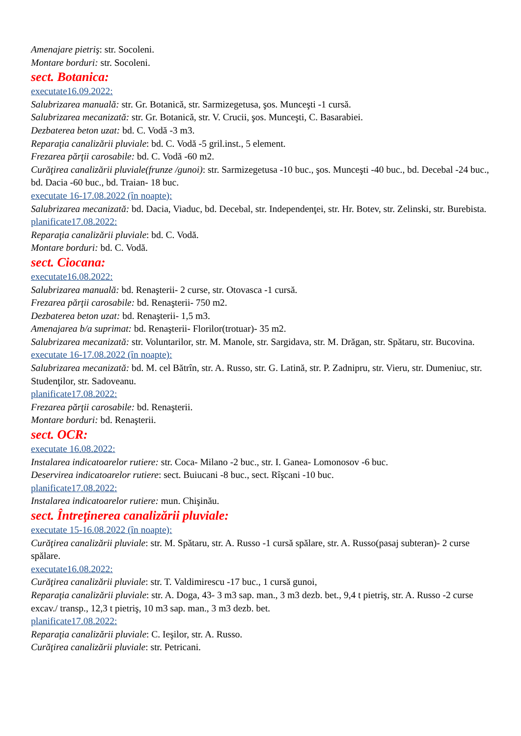Amenajare pietriş: str. Socoleni.
Montare borduri: str. Socoleni.
sect. Botanica:
executate16.09.2022:
Salubrizarea manuală: str. Gr. Botanică, str. Sarmizegetusa, şos. Munceşti -1 cursă.
Salubrizarea mecanizată: str. Gr. Botanică, str. V. Crucii, şos. Munceşti, C. Basarabiei.
Dezbaterea beton uzat: bd. C. Vodă -3 m3.
Reparaţia canalizării pluviale: bd. C. Vodă -5 gril.inst., 5 element.
Frezarea părţii carosabile: bd. C. Vodă -60 m2.
Curăţirea canalizării pluviale(frunze /gunoi): str. Sarmizegetusa -10 buc., şos. Munceşti -40 buc., bd. Decebal -24 buc., bd. Dacia -60 buc., bd. Traian- 18 buc.
executate 16-17.08.2022 (în noapte):
Salubrizarea mecanizată: bd. Dacia, Viaduc, bd. Decebal, str. Independenţei, str. Hr. Botev, str. Zelinski, str. Burebista.
planificate17.08.2022:
Reparaţia canalizării pluviale: bd. C. Vodă.
Montare borduri: bd. C. Vodă.
sect. Ciocana:
executate16.08.2022:
Salubrizarea manuală: bd. Renaşterii- 2 curse, str. Otovasca -1 cursă.
Frezarea părţii carosabile: bd. Renaşterii- 750 m2.
Dezbaterea beton uzat: bd. Renaşterii- 1,5 m3.
Amenajarea b/a suprimat: bd. Renaşterii- Florilor(trotuar)- 35 m2.
Salubrizarea mecanizată: str. Voluntarilor, str. M. Manole, str. Sargidava, str. M. Drăgan, str. Spătaru, str. Bucovina.
executate 16-17.08.2022 (în noapte):
Salubrizarea mecanizată: bd. M. cel Bătrîn, str. A. Russo, str. G. Latină, str. P. Zadnipru, str. Vieru, str. Dumeniuc, str. Studenţilor, str. Sadoveanu.
planificate17.08.2022:
Frezarea părţii carosabile: bd. Renaşterii.
Montare borduri: bd. Renaşterii.
sect. OCR:
executate 16.08.2022:
Instalarea indicatoarelor rutiere: str. Coca- Milano -2 buc., str. I. Ganea- Lomonosov -6 buc.
Deservirea indicatoarelor rutiere: sect. Buiucani -8 buc., sect. Rîşcani -10 buc.
planificate17.08.2022:
Instalarea indicatoarelor rutiere: mun. Chişinău.
sect. Întreţinerea canalizării pluviale:
executate 15-16.08.2022 (în noapte):
Curăţirea canalizării pluviale: str. M. Spătaru, str. A. Russo -1 cursă spălare, str. A. Russo(pasaj subteran)- 2 curse spălare.
executate16.08.2022:
Curăţirea canalizării pluviale: str. T. Valdimirescu -17 buc., 1 cursă gunoi,
Reparaţia canalizării pluviale: str. A. Doga, 43- 3 m3 sap. man., 3 m3 dezb. bet., 9,4 t pietriş, str. A. Russo -2 curse excav./ transp., 12,3 t pietriş, 10 m3 sap. man., 3 m3 dezb. bet.
planificate17.08.2022:
Reparaţia canalizării pluviale: C. Ieşilor, str. A. Russo.
Curăţirea canalizării pluviale: str. Petricani.